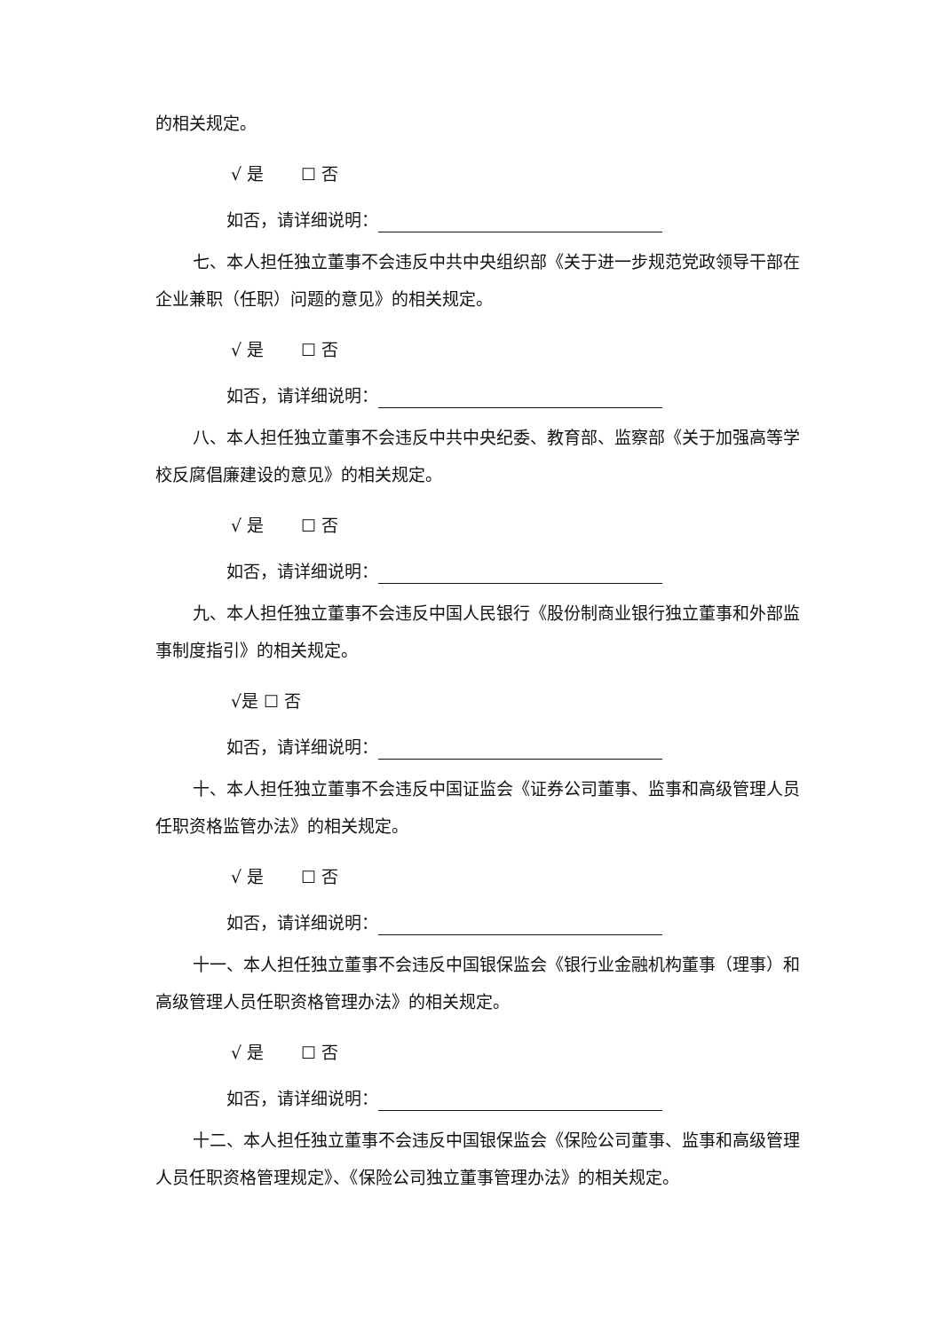的相关规定。
√ 是 ☐ 否
如否，请详细说明：
七、本人担任独立董事不会违反中共中央组织部《关于进一步规范党政领导干部在企业兼职（任职）问题的意见》的相关规定。
√ 是 ☐ 否
如否，请详细说明：
八、本人担任独立董事不会违反中共中央纪委、教育部、监察部《关于加强高等学校反腐倡廉建设的意见》的相关规定。
√ 是 ☐ 否
如否，请详细说明：
九、本人担任独立董事不会违反中国人民银行《股份制商业银行独立董事和外部监事制度指引》的相关规定。
√是 ☐ 否
如否，请详细说明：
十、本人担任独立董事不会违反中国证监会《证券公司董事、监事和高级管理人员任职资格监管办法》的相关规定。
√ 是 ☐ 否
如否，请详细说明：
十一、本人担任独立董事不会违反中国银保监会《银行业金融机构董事（理事）和高级管理人员任职资格管理办法》的相关规定。
√ 是 ☐ 否
如否，请详细说明：
十二、本人担任独立董事不会违反中国银保监会《保险公司董事、监事和高级管理人员任职资格管理规定》、《保险公司独立董事管理办法》的相关规定。